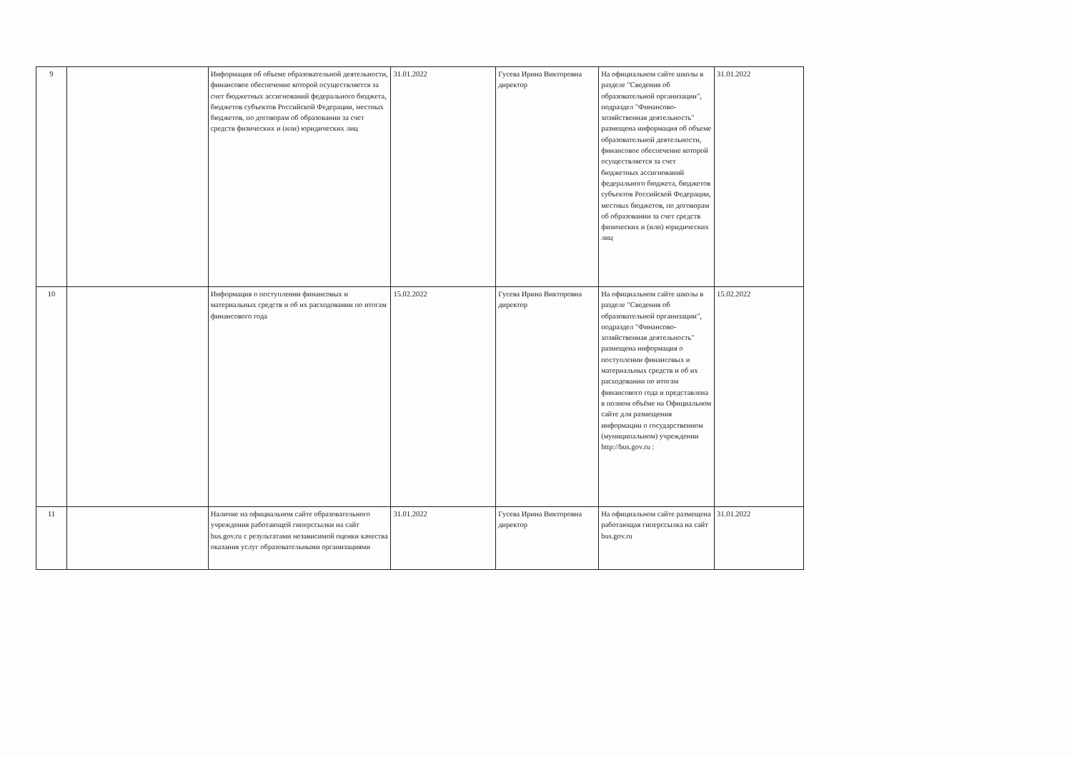| 9 | | Информация об объеме образовательной деятельности, финансовое обеспечение которой осуществляется за счет бюджетных ассигнований федерального бюджета, бюджетов субъектов Российской Федерации, местных бюджетов, по договорам об образовании за счет средств физических и (или) юридических лиц | 31.01.2022 | Гусева Ирина Викторовна директор | На официальном сайте школы в разделе "Сведения об образовательной организации", подраздел "Финансово-хозяйственная деятельность" размещена информация об объеме образовательной деятельности, финансовое обеспечение которой осуществляется за счет бюджетных ассигнований федерального бюджета, бюджетов субъектов Российской Федерации, местных бюджетов, по договорам об образовании за счет средств физических и (или) юридических лиц | 31.01.2022 |
| 10 | | Информация о поступлении финансовых и материальных средств и об их расходовании по итогам финансового года | 15.02.2022 | Гусева Ирина Викторовна директор | На официальном сайте школы в разделе "Сведения об образовательной организации", подраздел "Финансово-хозяйственная деятельность" размещена информация о поступлении финансовых и материальных средств и об их расходовании по итогам финансового года и представлена в полном объёме на Официальном сайте для размещения информации о государственном (муниципальном) учреждении http://bus.gov.ru : | 15.02.2022 |
| 11 | | Наличие на официальном сайте образовательного учреждения работающей гиперссылки на сайт bus.gov.ru с результатами независимой оценки качества оказания услуг образовательными организациями | 31.01.2022 | Гусева Ирина Викторовна директор | На официальном сайте размещена работающая гиперссылка на сайт bus.gov.ru | 31.01.2022 |